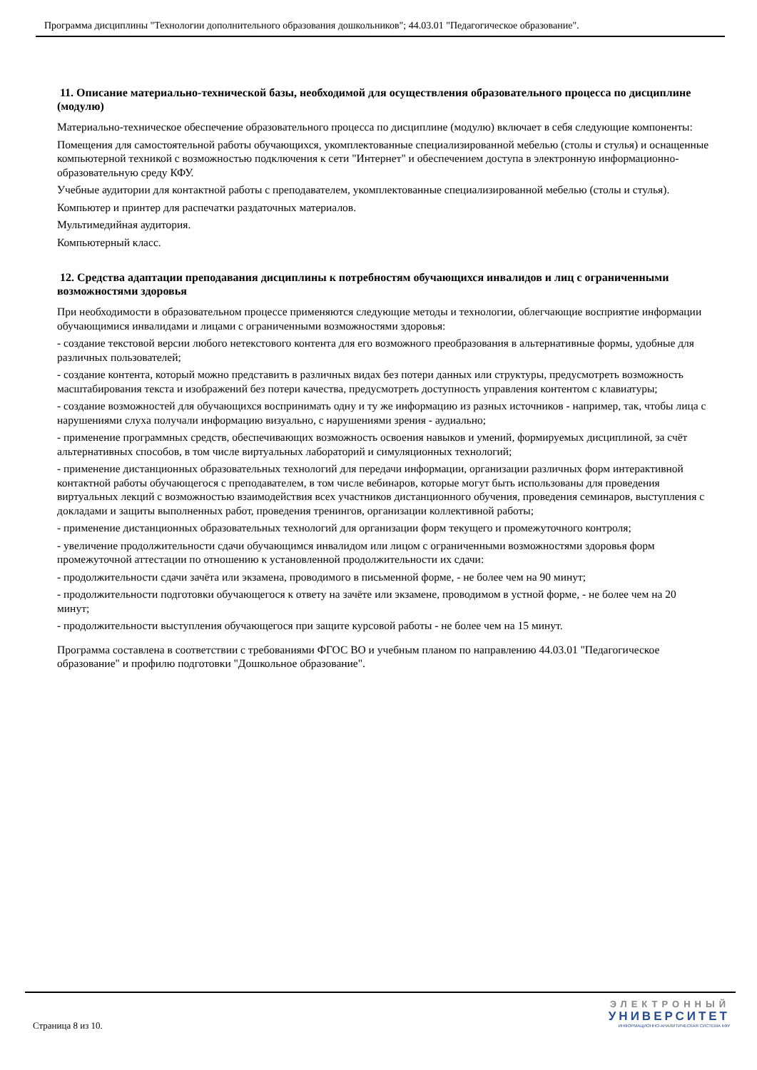Программа дисциплины "Технологии дополнительного образования дошкольников"; 44.03.01 "Педагогическое образование".
11. Описание материально-технической базы, необходимой для осуществления образовательного процесса по дисциплине (модулю)
Материально-техническое обеспечение образовательного процесса по дисциплине (модулю) включает в себя следующие компоненты:
Помещения для самостоятельной работы обучающихся, укомплектованные специализированной мебелью (столы и стулья) и оснащенные компьютерной техникой с возможностью подключения к сети "Интернет" и обеспечением доступа в электронную информационно-образовательную среду КФУ.
Учебные аудитории для контактной работы с преподавателем, укомплектованные специализированной мебелью (столы и стулья).
Компьютер и принтер для распечатки раздаточных материалов.
Мультимедийная аудитория.
Компьютерный класс.
12. Средства адаптации преподавания дисциплины к потребностям обучающихся инвалидов и лиц с ограниченными возможностями здоровья
При необходимости в образовательном процессе применяются следующие методы и технологии, облегчающие восприятие информации обучающимися инвалидами и лицами с ограниченными возможностями здоровья:
- создание текстовой версии любого нетекстового контента для его возможного преобразования в альтернативные формы, удобные для различных пользователей;
- создание контента, который можно представить в различных видах без потери данных или структуры, предусмотреть возможность масштабирования текста и изображений без потери качества, предусмотреть доступность управления контентом с клавиатуры;
- создание возможностей для обучающихся воспринимать одну и ту же информацию из разных источников - например, так, чтобы лица с нарушениями слуха получали информацию визуально, с нарушениями зрения - аудиально;
- применение программных средств, обеспечивающих возможность освоения навыков и умений, формируемых дисциплиной, за счёт альтернативных способов, в том числе виртуальных лабораторий и симуляционных технологий;
- применение дистанционных образовательных технологий для передачи информации, организации различных форм интерактивной контактной работы обучающегося с преподавателем, в том числе вебинаров, которые могут быть использованы для проведения виртуальных лекций с возможностью взаимодействия всех участников дистанционного обучения, проведения семинаров, выступления с докладами и защиты выполненных работ, проведения тренингов, организации коллективной работы;
- применение дистанционных образовательных технологий для организации форм текущего и промежуточного контроля;
- увеличение продолжительности сдачи обучающимся инвалидом или лицом с ограниченными возможностями здоровья форм промежуточной аттестации по отношению к установленной продолжительности их сдачи:
- продолжительности сдачи зачёта или экзамена, проводимого в письменной форме, - не более чем на 90 минут;
- продолжительности подготовки обучающегося к ответу на зачёте или экзамене, проводимом в устной форме, - не более чем на 20 минут;
- продолжительности выступления обучающегося при защите курсовой работы - не более чем на 15 минут.
Программа составлена в соответствии с требованиями ФГОС ВО и учебным планом по направлению 44.03.01 "Педагогическое образование" и профилю подготовки "Дошкольное образование".
Страница 8 из 10.
ЭЛЕКТРОННЫЙ
УНИВЕРСИТЕТ
ИНФОРМАЦИОННО-АНАЛИТИЧЕСКАЯ СИСТЕМА КФУ